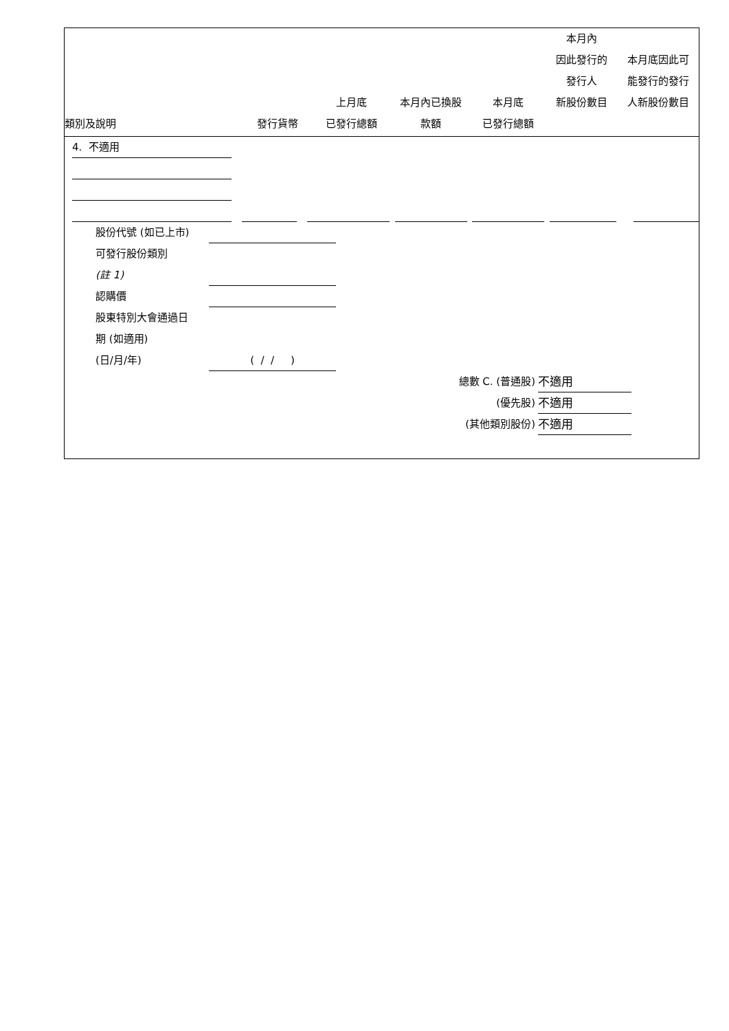| 類別及說明 | 發行貨幣 | 上月底 已發行總額 | 本月內已換股 款額 | 本月底 已發行總額 | 本月內 因此發行的 發行人 新股份數目 | 本月底因此可 能發行的發行 人新股份數目 |
| --- | --- | --- | --- | --- | --- | --- |
4. 不適用
股份代號 (如已上市)
可發行股份類別
(註 1)
認購價
股東特別大會通過日
期 (如適用)
(日/月/年) ( / / )
總數 C. (普通股) 不適用
(優先股) 不適用
(其他類別股份) 不適用